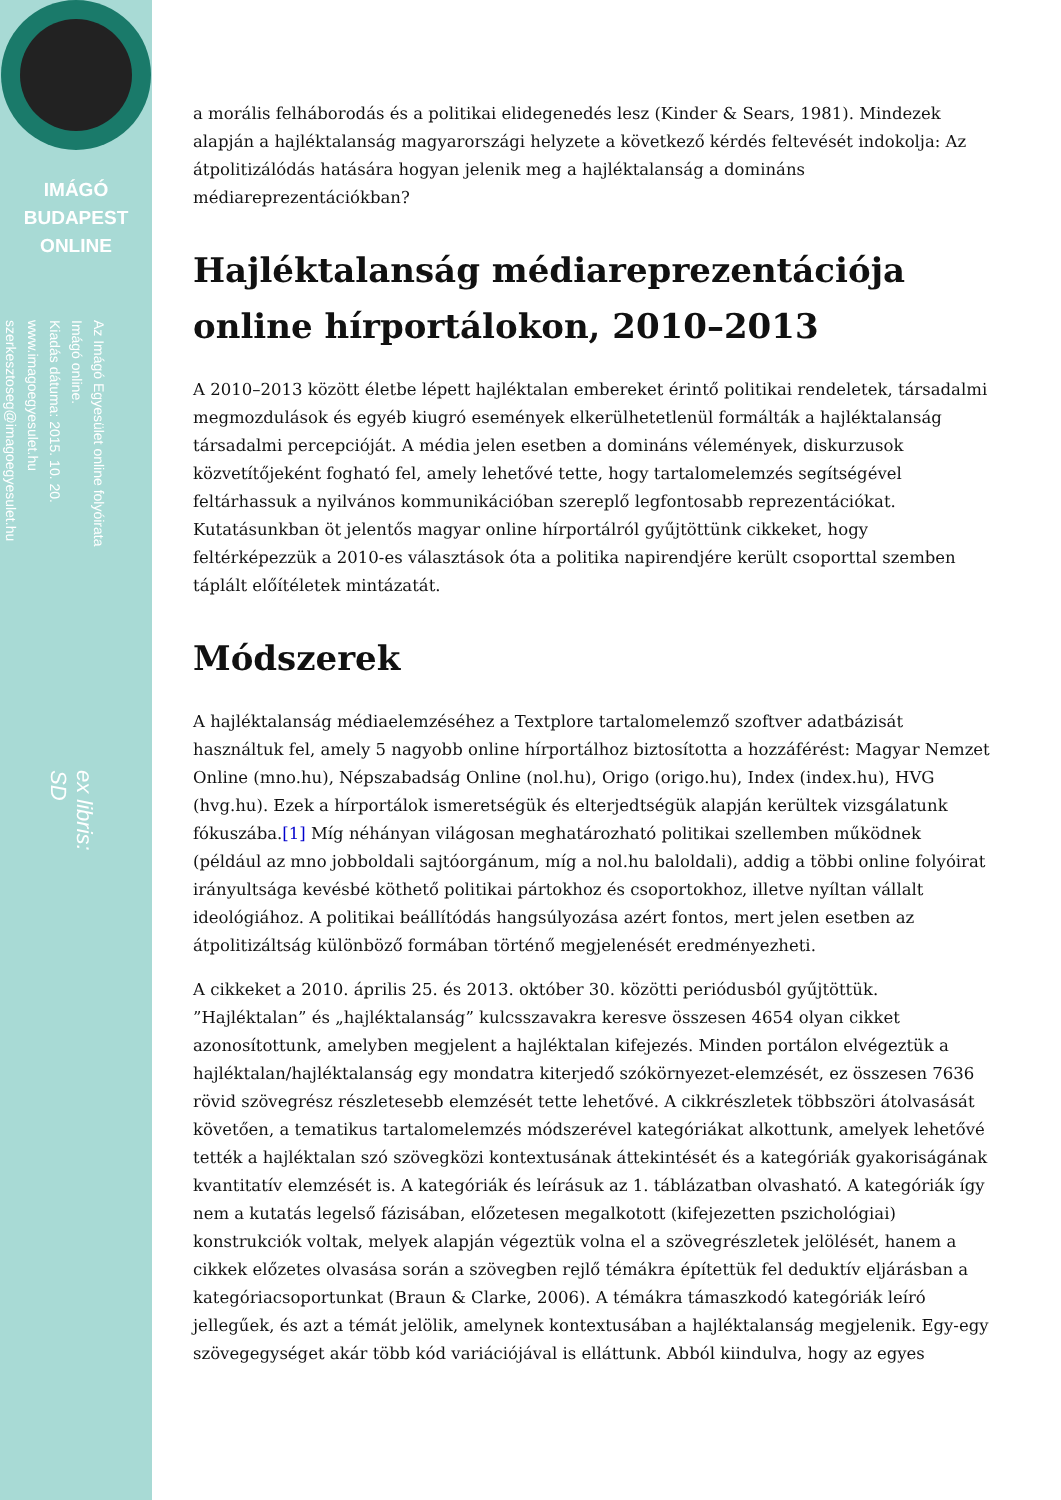IMÁGÓ
BUDAPEST
ONLINE
Az Imágó Egyesület online folyóirata
Imágó online.
Kiadás dátuma: 2015. 10. 20.
www.imagoegyesulet.hu
szerkesztoseg@imagoegyesulet.hu
ex libris:
SD
a morális felháborodás és a politikai elidegenedés lesz (Kinder & Sears, 1981). Mindezek alapján a hajléktalanság magyarországi helyzete a következő kérdés feltevését indokolja: Az átpolitizálódás hatására hogyan jelenik meg a hajléktalanság a domináns médiareprezentációkban?
Hajléktalanság médiareprezentációja online hírportálokon, 2010–2013
A 2010–2013 között életbe lépett hajléktalan embereket érintő politikai rendeletek, társadalmi megmozdulások és egyéb kiugró események elkerülhetetlenül formálták a hajléktalanság társadalmi percepcióját. A média jelen esetben a domináns vélemények, diskurzusok közvetítőjeként fogható fel, amely lehetővé tette, hogy tartalomelemzés segítségével feltárhassuk a nyilvános kommunikációban szereplő legfontosabb reprezentációkat. Kutatásunkban öt jelentős magyar online hírportálról gyűjtöttünk cikkeket, hogy feltérképezzük a 2010-es választások óta a politika napirendjére került csoporttal szemben táplált előítéletek mintázatát.
Módszerek
A hajléktalanság médiaelemzéséhez a Textplore tartalomelemző szoftver adatbázisát használtuk fel, amely 5 nagyobb online hírportálhoz biztosította a hozzáférést: Magyar Nemzet Online (mno.hu), Népszabadság Online (nol.hu), Origo (origo.hu), Index (index.hu), HVG (hvg.hu). Ezek a hírportálok ismeretségük és elterjedtségük alapján kerültek vizsgálatunk fókuszába.[1] Míg néhányan világosan meghatározható politikai szellemben működnek (például az mno jobboldali sajtóorgánum, míg a nol.hu baloldali), addig a többi online folyóirat irányultsága kevésbé köthető politikai pártokhoz és csoportokhoz, illetve nyíltan vállalt ideológiához. A politikai beállítódás hangsúlyozása azért fontos, mert jelen esetben az átpolitizáltság különböző formában történő megjelenését eredményezheti.
A cikkeket a 2010. április 25. és 2013. október 30. közötti periódusból gyűjtöttük. ”Hajléktalan” és „hajléktalanság” kulcsszavakra keresve összesen 4654 olyan cikket azonosítottunk, amelyben megjelent a hajléktalan kifejezés. Minden portálon elvégeztük a hajléktalan/hajléktalanság egy mondatra kiterjedő szókörnyezet-elemzését, ez összesen 7636 rövid szövegrész részletesebb elemzését tette lehetővé. A cikkrészletek többszöri átolvasását követően, a tematikus tartalomelemzés módszerével kategóriákat alkottunk, amelyek lehetővé tették a hajléktalan szó szövegközi kontextusának áttekintését és a kategóriák gyakoriságának kvantitatív elemzését is. A kategóriák és leírásuk az 1. táblázatban olvasható. A kategóriák így nem a kutatás legelső fázisában, előzetesen megalkotott (kifejezetten pszichológiai) konstrukciók voltak, melyek alapján végeztük volna el a szövegrészletek jelölését, hanem a cikkek előzetes olvasása során a szövegben rejlő témákra építettük fel deduktív eljárásban a kategóriacsoportunkat (Braun & Clarke, 2006). A témákra támaszkodó kategóriák leíró jellegűek, és azt a témát jelölik, amelynek kontextusában a hajléktalanság megjelenik. Egy-egy szövegegységet akár több kód variációjával is elláttunk. Abból kiindulva, hogy az egyes